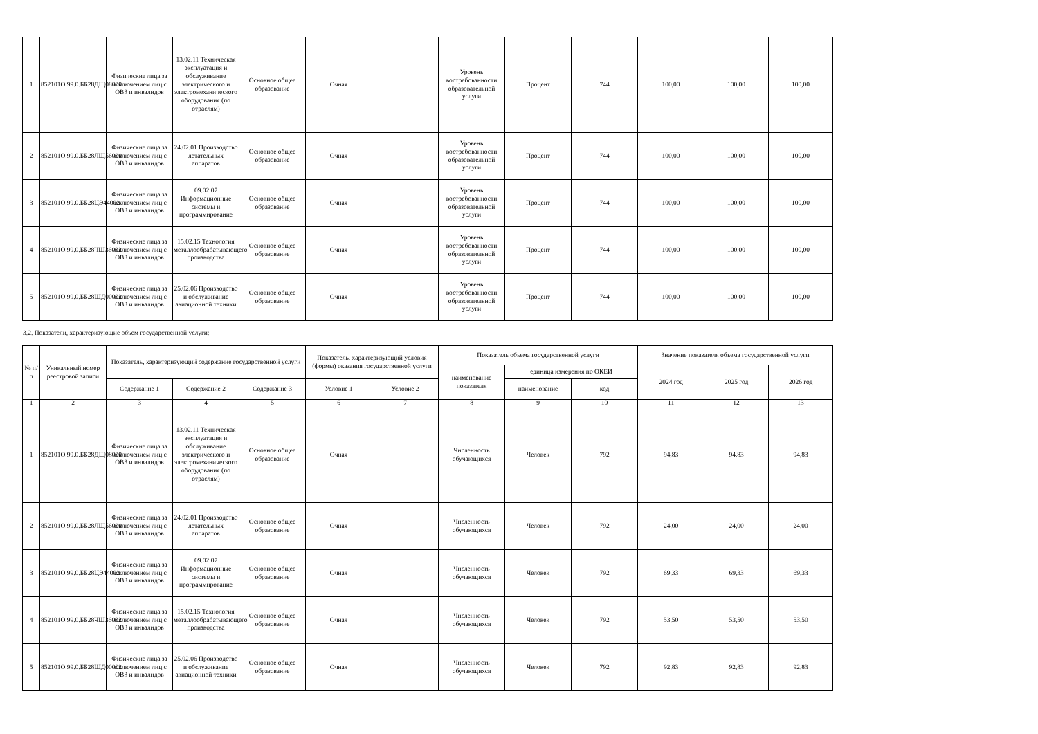| 1 | 852101О.99.0.ББ28ДЩ08000 | Физические лица за исключением лиц с ОВЗ и инвалидов | 13.02.11 Техническая эксплуатация и обслуживание электрического и электромеханического оборудования (по отраслям) | Основное общее образование | Очная | | Уровень востребованности образовательной услуги | Процент | 744 | 100,00 | 100,00 | 100,00 |
| 2 | 852101О.99.0.ББ28ЛЩ56000 | Физические лица за исключением лиц с ОВЗ и инвалидов | 24.02.01 Производство летательных аппаратов | Основное общее образование | Очная | | Уровень востребованности образовательной услуги | Процент | 744 | 100,00 | 100,00 | 100,00 |
| 3 | 852101О.99.0.ББ28ЦЭ44002 | Физические лица за исключением лиц с ОВЗ и инвалидов | 09.02.07 Информационные системы и программирование | Основное общее образование | Очная | | Уровень востребованности образовательной услуги | Процент | 744 | 100,00 | 100,00 | 100,00 |
| 4 | 852101О.99.0.ББ28ЧШ36002 | Физические лица за исключением лиц с ОВЗ и инвалидов | 15.02.15 Технология металлообрабатывающего производства | Основное общее образование | Очная | | Уровень востребованности образовательной услуги | Процент | 744 | 100,00 | 100,00 | 100,00 |
| 5 | 852101О.99.0.ББ28ШД00002 | Физические лица за исключением лиц с ОВЗ и инвалидов | 25.02.06 Производство и обслуживание авиационной техники | Основное общее образование | Очная | | Уровень востребованности образовательной услуги | Процент | 744 | 100,00 | 100,00 | 100,00 |
3.2. Показатели, характеризующие объем государственной услуги:
| № п/п | Уникальный номер реестровой записи | Показатель, характеризующий содержание государственной услуги | | | Показатель, характеризующий условия (формы) оказания государственной услуги | | Показатель объема государственной услуги | | | Значение показателя объема государственной услуги | | |
| --- | --- | --- | --- | --- | --- | --- | --- | --- | --- | --- | --- | --- |
| | | | | | | | наименование показателя | единица измерения по ОКЕИ | | 2024 год | 2025 год | 2026 год |
| | | Содержание 1 | Содержание 2 | Содержание 3 | Условие 1 | Условие 2 | | наименование | код | | | |
| 1 | 2 | 3 | 4 | 5 | 6 | 7 | 8 | 9 | 10 | 11 | 12 | 13 |
| 1 | 852101О.99.0.ББ28ДЩ08000 | Физические лица за исключением лиц с ОВЗ и инвалидов | 13.02.11 Техническая эксплуатация и обслуживание электрического и электромеханического оборудования (по отраслям) | Основное общее образование | Очная | | Численность обучающихся | Человек | 792 | 94,83 | 94,83 | 94,83 |
| 2 | 852101О.99.0.ББ28ЛЩ56000 | Физические лица за исключением лиц с ОВЗ и инвалидов | 24.02.01 Производство летательных аппаратов | Основное общее образование | Очная | | Численность обучающихся | Человек | 792 | 24,00 | 24,00 | 24,00 |
| 3 | 852101О.99.0.ББ28ЦЭ44002 | Физические лица за исключением лиц с ОВЗ и инвалидов | 09.02.07 Информационные системы и программирование | Основное общее образование | Очная | | Численность обучающихся | Человек | 792 | 69,33 | 69,33 | 69,33 |
| 4 | 852101О.99.0.ББ28ЧШ36002 | Физические лица за исключением лиц с ОВЗ и инвалидов | 15.02.15 Технология металлообрабатывающего производства | Основное общее образование | Очная | | Численность обучающихся | Человек | 792 | 53,50 | 53,50 | 53,50 |
| 5 | 852101О.99.0.ББ28ШД00002 | Физические лица за исключением лиц с ОВЗ и инвалидов | 25.02.06 Производство и обслуживание авиационной техники | Основное общее образование | Очная | | Численность обучающихся | Человек | 792 | 92,83 | 92,83 | 92,83 |